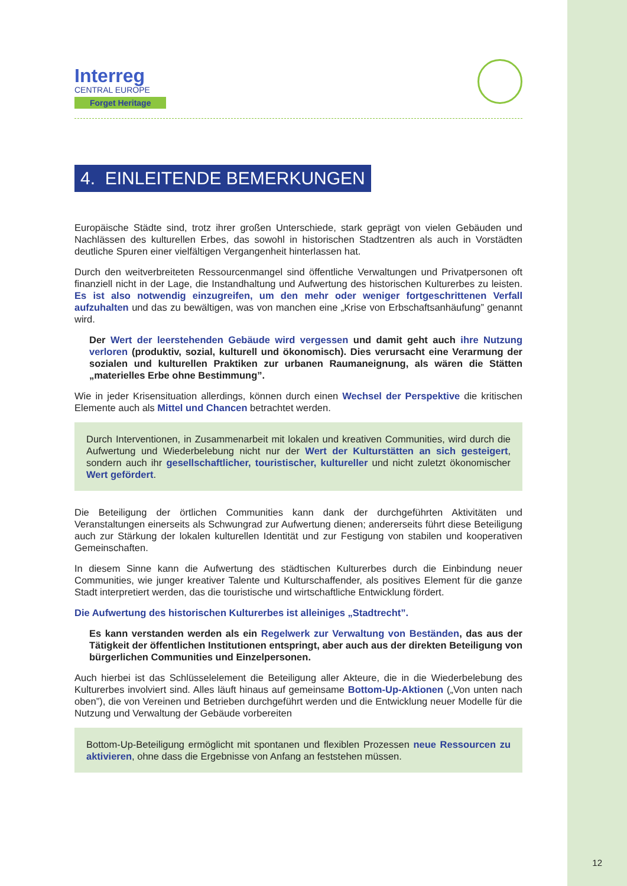Interreg
CENTRAL EUROPE
Forget Heritage
4. EINLEITENDE BEMERKUNGEN
Europäische Städte sind, trotz ihrer großen Unterschiede, stark geprägt von vielen Gebäuden und Nachlässen des kulturellen Erbes, das sowohl in historischen Stadtzentren als auch in Vorstädten deutliche Spuren einer vielfältigen Vergangenheit hinterlassen hat.
Durch den weitverbreiteten Ressourcenmangel sind öffentliche Verwaltungen und Privatpersonen oft finanziell nicht in der Lage, die Instandhaltung und Aufwertung des historischen Kulturerbes zu leisten. Es ist also notwendig einzugreifen, um den mehr oder weniger fortgeschrittenen Verfall aufzuhalten und das zu bewältigen, was von manchen eine „Krise von Erbschaftsanhäufung” genannt wird.
Der Wert der leerstehenden Gebäude wird vergessen und damit geht auch ihre Nutzung verloren (produktiv, sozial, kulturell und ökonomisch). Dies verursacht eine Verarmung der sozialen und kulturellen Praktiken zur urbanen Raumaneignung, als wären die Stätten „materielles Erbe ohne Bestimmung”.
Wie in jeder Krisensituation allerdings, können durch einen Wechsel der Perspektive die kritischen Elemente auch als Mittel und Chancen betrachtet werden.
Durch Interventionen, in Zusammenarbeit mit lokalen und kreativen Communities, wird durch die Aufwertung und Wiederbelebung nicht nur der Wert der Kulturstätten an sich gesteigert, sondern auch ihr gesellschaftlicher, touristischer, kultureller und nicht zuletzt ökonomischer Wert gefördert.
Die Beteiligung der örtlichen Communities kann dank der durchgeführten Aktivitäten und Veranstaltungen einerseits als Schwungrad zur Aufwertung dienen; andererseits führt diese Beteiligung auch zur Stärkung der lokalen kulturellen Identität und zur Festigung von stabilen und kooperativen Gemeinschaften.
In diesem Sinne kann die Aufwertung des städtischen Kulturerbes durch die Einbindung neuer Communities, wie junger kreativer Talente und Kulturschaffender, als positives Element für die ganze Stadt interpretiert werden, das die touristische und wirtschaftliche Entwicklung fördert.
Die Aufwertung des historischen Kulturerbes ist alleiniges „Stadtrecht”.
Es kann verstanden werden als ein Regelwerk zur Verwaltung von Beständen, das aus der Tätigkeit der öffentlichen Institutionen entspringt, aber auch aus der direkten Beteiligung von bürgerlichen Communities und Einzelpersonen.
Auch hierbei ist das Schlüsselelement die Beteiligung aller Akteure, die in die Wiederbelebung des Kulturerbes involviert sind. Alles läuft hinaus auf gemeinsame Bottom-Up-Aktionen („Von unten nach oben”), die von Vereinen und Betrieben durchgeführt werden und die Entwicklung neuer Modelle für die Nutzung und Verwaltung der Gebäude vorbereiten
Bottom-Up-Beteiligung ermöglicht mit spontanen und flexiblen Prozessen neue Ressourcen zu aktivieren, ohne dass die Ergebnisse von Anfang an feststehen müssen.
12